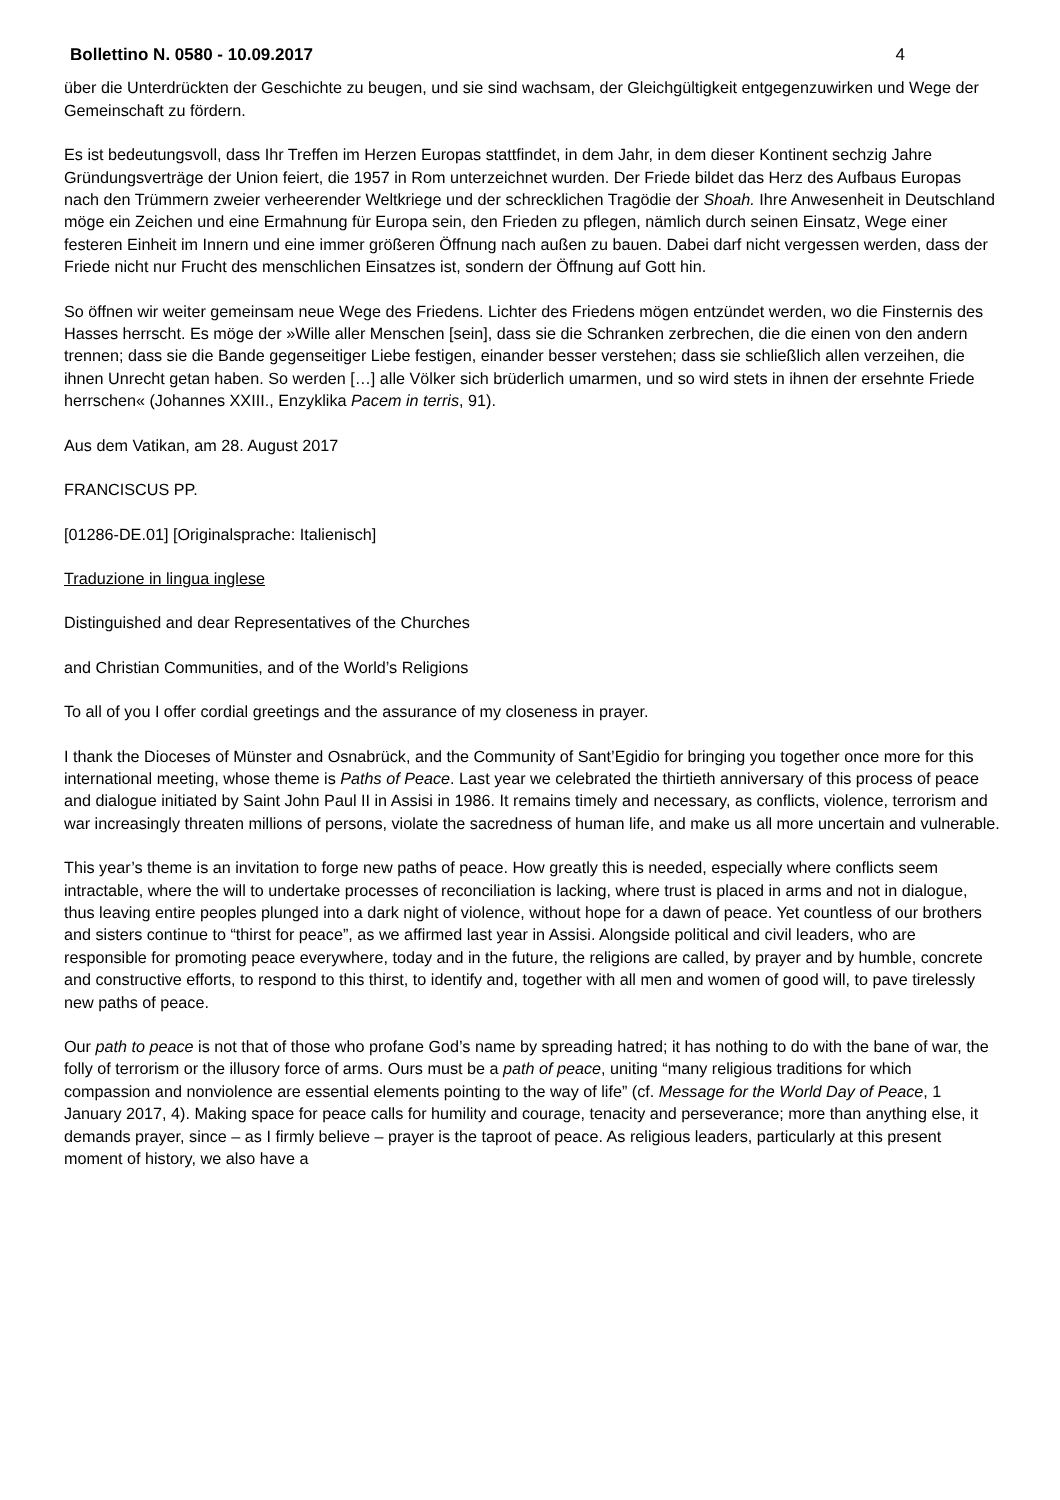Bollettino N. 0580 - 10.09.2017 4
über die Unterdrückten der Geschichte zu beugen, und sie sind wachsam, der Gleichgültigkeit entgegenzuwirken und Wege der Gemeinschaft zu fördern.
Es ist bedeutungsvoll, dass Ihr Treffen im Herzen Europas stattfindet, in dem Jahr, in dem dieser Kontinent sechzig Jahre Gründungsverträge der Union feiert, die 1957 in Rom unterzeichnet wurden. Der Friede bildet das Herz des Aufbaus Europas nach den Trümmern zweier verheerender Weltkriege und der schrecklichen Tragödie der Shoah. Ihre Anwesenheit in Deutschland möge ein Zeichen und eine Ermahnung für Europa sein, den Frieden zu pflegen, nämlich durch seinen Einsatz, Wege einer festeren Einheit im Innern und eine immer größeren Öffnung nach außen zu bauen. Dabei darf nicht vergessen werden, dass der Friede nicht nur Frucht des menschlichen Einsatzes ist, sondern der Öffnung auf Gott hin.
So öffnen wir weiter gemeinsam neue Wege des Friedens. Lichter des Friedens mögen entzündet werden, wo die Finsternis des Hasses herrscht. Es möge der »Wille aller Menschen [sein], dass sie die Schranken zerbrechen, die die einen von den andern trennen; dass sie die Bande gegenseitiger Liebe festigen, einander besser verstehen; dass sie schließlich allen verzeihen, die ihnen Unrecht getan haben. So werden […] alle Völker sich brüderlich umarmen, und so wird stets in ihnen der ersehnte Friede herrschen« (Johannes XXIII., Enzyklika Pacem in terris, 91).
Aus dem Vatikan, am 28. August 2017
FRANCISCUS PP.
[01286-DE.01] [Originalsprache: Italienisch]
Traduzione in lingua inglese
Distinguished and dear Representatives of the Churches
and Christian Communities, and of the World’s Religions
To all of you I offer cordial greetings and the assurance of my closeness in prayer.
I thank the Dioceses of Münster and Osnabrück, and the Community of Sant’Egidio for bringing you together once more for this international meeting, whose theme is Paths of Peace. Last year we celebrated the thirtieth anniversary of this process of peace and dialogue initiated by Saint John Paul II in Assisi in 1986. It remains timely and necessary, as conflicts, violence, terrorism and war increasingly threaten millions of persons, violate the sacredness of human life, and make us all more uncertain and vulnerable.
This year’s theme is an invitation to forge new paths of peace. How greatly this is needed, especially where conflicts seem intractable, where the will to undertake processes of reconciliation is lacking, where trust is placed in arms and not in dialogue, thus leaving entire peoples plunged into a dark night of violence, without hope for a dawn of peace. Yet countless of our brothers and sisters continue to “thirst for peace”, as we affirmed last year in Assisi. Alongside political and civil leaders, who are responsible for promoting peace everywhere, today and in the future, the religions are called, by prayer and by humble, concrete and constructive efforts, to respond to this thirst, to identify and, together with all men and women of good will, to pave tirelessly new paths of peace.
Our path to peace is not that of those who profane God’s name by spreading hatred; it has nothing to do with the bane of war, the folly of terrorism or the illusory force of arms. Ours must be a path of peace, uniting “many religious traditions for which compassion and nonviolence are essential elements pointing to the way of life” (cf. Message for the World Day of Peace, 1 January 2017, 4). Making space for peace calls for humility and courage, tenacity and perseverance; more than anything else, it demands prayer, since – as I firmly believe – prayer is the taproot of peace. As religious leaders, particularly at this present moment of history, we also have a